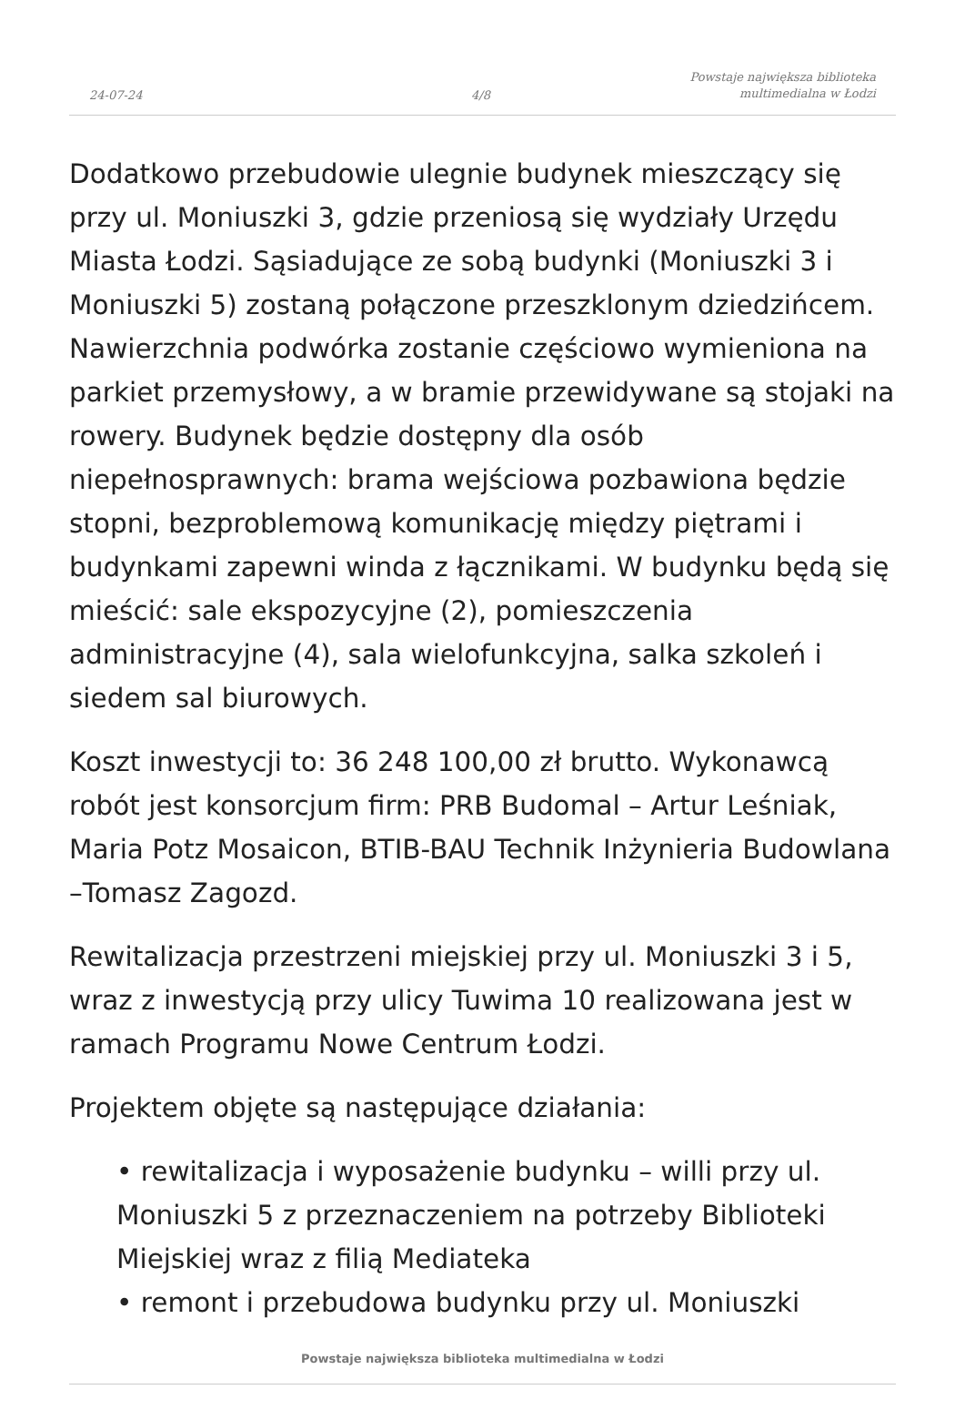24-07-24
4/8
Powstaje największa biblioteka
multimedialna w Łodzi
Dodatkowo przebudowie ulegnie budynek mieszczący się przy ul. Moniuszki 3, gdzie przeniosą się wydziały Urzędu Miasta Łodzi. Sąsiadujące ze sobą budynki (Moniuszki 3 i Moniuszki 5) zostaną połączone przeszklonym dziedzińcem. Nawierzchnia podwórka zostanie częściowo wymieniona na parkiet przemysłowy, a w bramie przewidywane są stojaki na rowery. Budynek będzie dostępny dla osób niepełnosprawnych: brama wejściowa pozbawiona będzie stopni, bezproblemową komunikację między piętrami i budynkami zapewni winda z łącznikami. W budynku będą się mieścić: sale ekspozycyjne (2), pomieszczenia administracyjne (4), sala wielofunkcyjna, salka szkoleń i siedem sal biurowych.
Koszt inwestycji to: 36 248 100,00 zł brutto. Wykonawcą robót jest konsorcjum firm: PRB Budomal – Artur Leśniak, Maria Potz Mosaicon, BTIB-BAU Technik Inżynieria Budowlana –Tomasz Zagozd.
Rewitalizacja przestrzeni miejskiej przy ul. Moniuszki 3 i 5, wraz z inwestycją przy ulicy Tuwima 10 realizowana jest w ramach Programu Nowe Centrum Łodzi.
Projektem objęte są następujące działania:
• rewitalizacja i wyposażenie budynku – willi przy ul. Moniuszki 5 z przeznaczeniem na potrzeby Biblioteki Miejskiej wraz z filią Mediateka
• remont i przebudowa budynku przy ul. Moniuszki
Powstaje największa biblioteka multimedialna w Łodzi